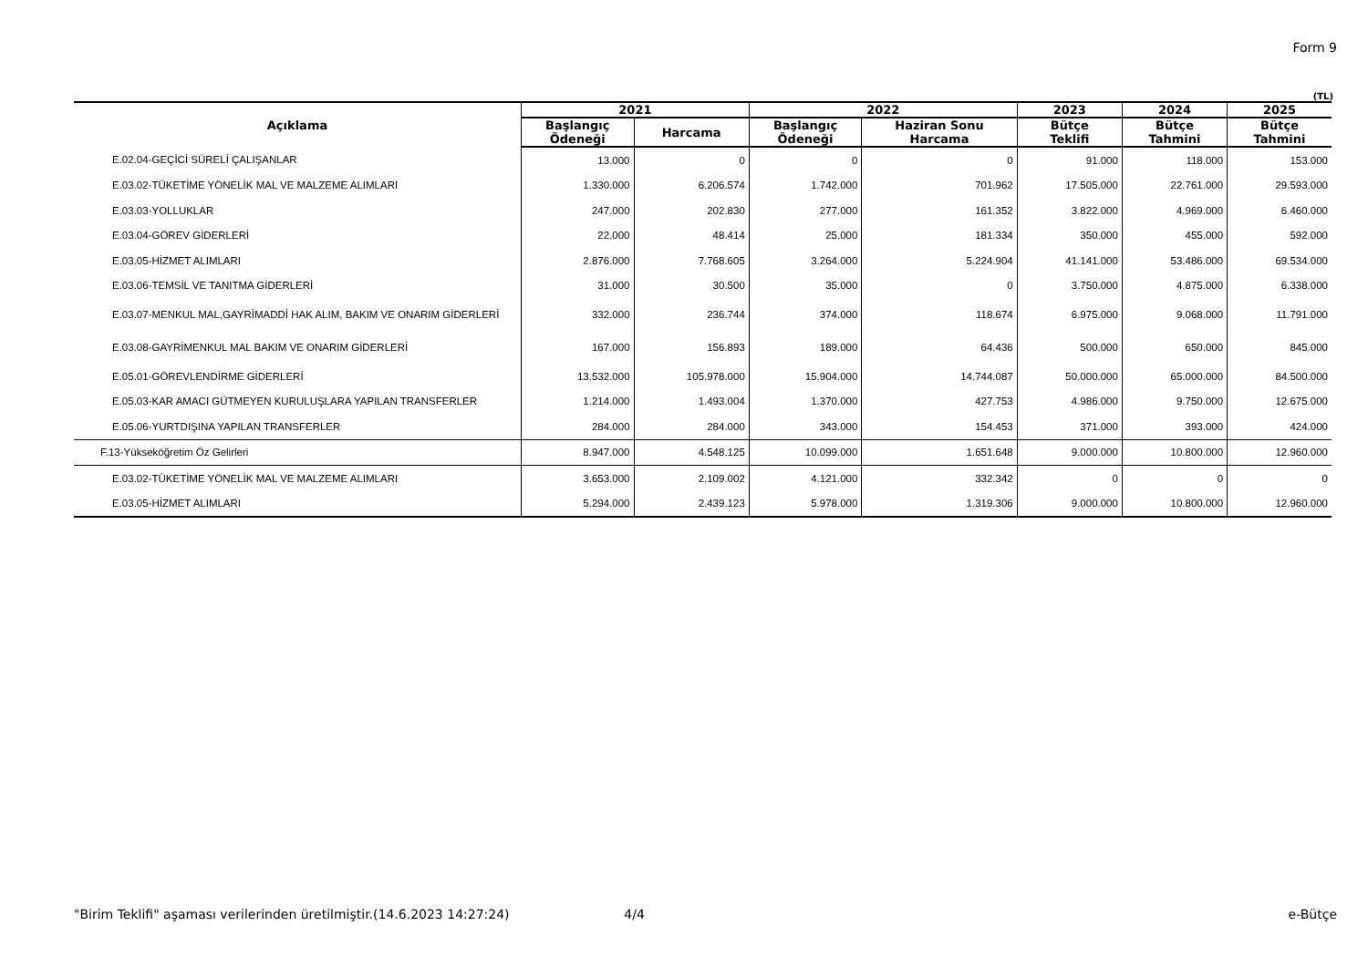Form 9
(TL)
| Açıklama | 2021 | | 2022 | | 2023 | 2024 | 2025 |
| --- | --- | --- | --- | --- | --- | --- | --- |
| | Başlangıç Ödeneği | Harcama | Başlangıç Ödeneği | Haziran Sonu Harcama | Bütçe Teklifi | Bütçe Tahmini | Bütçe Tahmini |
| E.02.04-GEÇİCİ SÜRELİ ÇALIŞANLAR | 13.000 | 0 | 0 | 0 | 91.000 | 118.000 | 153.000 |
| E.03.02-TÜKETİME YÖNELİK MAL VE MALZEME ALIMLARI | 1.330.000 | 6.206.574 | 1.742.000 | 701.962 | 17.505.000 | 22.761.000 | 29.593.000 |
| E.03.03-YOLLUKLAR | 247.000 | 202.830 | 277.000 | 161.352 | 3.822.000 | 4.969.000 | 6.460.000 |
| E.03.04-GÖREV GİDERLERİ | 22.000 | 48.414 | 25.000 | 181.334 | 350.000 | 455.000 | 592.000 |
| E.03.05-HİZMET ALIMLARI | 2.876.000 | 7.768.605 | 3.264.000 | 5.224.904 | 41.141.000 | 53.486.000 | 69.534.000 |
| E.03.06-TEMSİL VE TANITMA GİDERLERİ | 31.000 | 30.500 | 35.000 | 0 | 3.750.000 | 4.875.000 | 6.338.000 |
| E.03.07-MENKUL MAL,GAYRİMADDİ HAK ALIM, BAKIM VE ONARIM GİDERLERİ | 332.000 | 236.744 | 374.000 | 118.674 | 6.975.000 | 9.068.000 | 11.791.000 |
| E.03.08-GAYRİMENKUL MAL BAKIM VE ONARIM GİDERLERİ | 167.000 | 156.893 | 189.000 | 64.436 | 500.000 | 650.000 | 845.000 |
| E.05.01-GÖREVLENDİRME GİDERLERİ | 13.532.000 | 105.978.000 | 15.904.000 | 14.744.087 | 50.000.000 | 65.000.000 | 84.500.000 |
| E.05.03-KAR AMACI GÜTMEYEN KURULUŞLARA YAPILAN TRANSFERLER | 1.214.000 | 1.493.004 | 1.370.000 | 427.753 | 4.986.000 | 9.750.000 | 12.675.000 |
| E.05.06-YURTDIŞINA YAPILAN TRANSFERLER | 284.000 | 284.000 | 343.000 | 154.453 | 371.000 | 393.000 | 424.000 |
| F.13-Yükseköğretim Öz Gelirleri | 8.947.000 | 4.548.125 | 10.099.000 | 1.651.648 | 9.000.000 | 10.800.000 | 12.960.000 |
| E.03.02-TÜKETİME YÖNELİK MAL VE MALZEME ALIMLARI | 3.653.000 | 2.109.002 | 4.121.000 | 332.342 | 0 | 0 | 0 |
| E.03.05-HİZMET ALIMLARI | 5.294.000 | 2.439.123 | 5.978.000 | 1.319.306 | 9.000.000 | 10.800.000 | 12.960.000 |
"Birim Teklifi" aşaması verilerinden üretilmiştir.(14.6.2023 14:27:24) 4/4 e-Bütçe